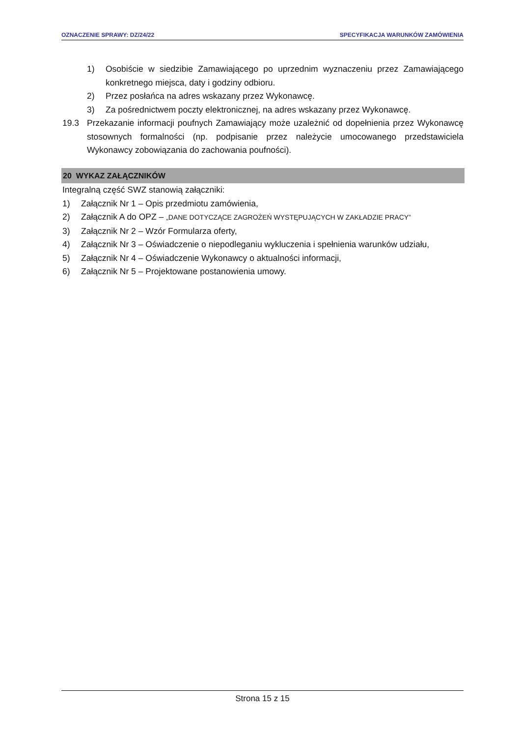OZNACZENIE SPRAWY: DZ/24/22 SPECYFIKACJA WARUNKÓW ZAMÓWIENIA
1) Osobiście w siedzibie Zamawiającego po uprzednim wyznaczeniu przez Zamawiającego konkretnego miejsca, daty i godziny odbioru.
2) Przez posłańca na adres wskazany przez Wykonawcę.
3) Za pośrednictwem poczty elektronicznej, na adres wskazany przez Wykonawcę.
19.3 Przekazanie informacji poufnych Zamawiający może uzależnić od dopełnienia przez Wykonawcę stosownych formalności (np. podpisanie przez należycie umocowanego przedstawiciela Wykonawcy zobowiązania do zachowania poufności).
20 WYKAZ ZAŁĄCZNIKÓW
Integralną część SWZ stanowią załączniki:
1) Załącznik Nr 1 – Opis przedmiotu zamówienia,
2) Załącznik A do OPZ – „DANE DOTYCZĄCE ZAGROŻEŃ WYSTĘPUJĄCYCH W ZAKŁADZIE PRACY”
3) Załącznik Nr 2 – Wzór Formularza oferty,
4) Załącznik Nr 3 – Oświadczenie o niepodleganiu wykluczenia i spełnienia warunków udziału,
5) Załącznik Nr 4 – Oświadczenie Wykonawcy o aktualności informacji,
6) Załącznik Nr 5 – Projektowane postanowienia umowy.
Strona 15 z 15